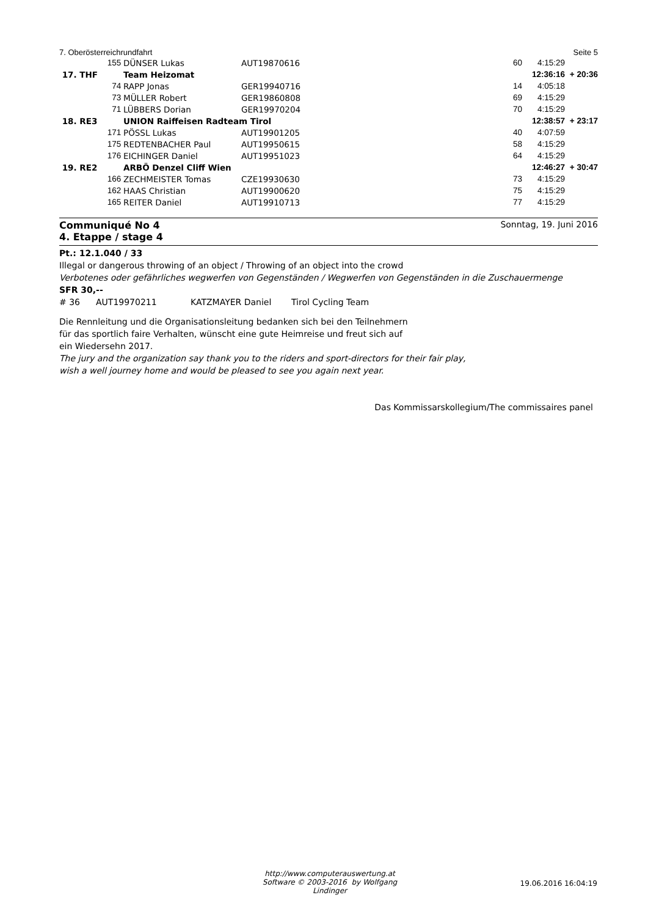7. Oberösterreichrundfahrt Seite 5
| | 155 | DÜNSER Lukas | AUT19870616 | 60 | 4:15:29 | |
| 17. THF | | Team Heizomat | | | 12:36:16 | + 20:36 |
| | 74 | RAPP Jonas | GER19940716 | 14 | 4:05:18 | |
| | 73 | MÜLLER Robert | GER19860808 | 69 | 4:15:29 | |
| | 71 | LÜBBERS Dorian | GER19970204 | 70 | 4:15:29 | |
| 18. RE3 | | UNION Raiffeisen Radteam Tirol | | | 12:38:57 | + 23:17 |
| | 171 | PÖSSL Lukas | AUT19901205 | 40 | 4:07:59 | |
| | 175 | REDTENBACHER Paul | AUT19950615 | 58 | 4:15:29 | |
| | 176 | EICHINGER Daniel | AUT19951023 | 64 | 4:15:29 | |
| 19. RE2 | | ARBÖ Denzel Cliff Wien | | | 12:46:27 | + 30:47 |
| | 166 | ZECHMEISTER Tomas | CZE19930630 | 73 | 4:15:29 | |
| | 162 | HAAS Christian | AUT19900620 | 75 | 4:15:29 | |
| | 165 | REITER Daniel | AUT19910713 | 77 | 4:15:29 | |
Communiqué No 4
4. Etappe / stage 4
Sonntag, 19. Juni 2016
Pt.: 12.1.040 / 33
Illegal or dangerous throwing of an object / Throwing of an object into the crowd
Verbotenes oder gefährliches wegwerfen von Gegenständen / Wegwerfen von Gegenständen in die Zuschauermenge
SFR 30,--
# 36 AUT19970211 KATZMAYER Daniel Tirol Cycling Team
Die Rennleitung und die Organisationsleitung bedanken sich bei den Teilnehmern
für das sportlich faire Verhalten, wünscht eine gute Heimreise und freut sich auf
ein Wiedersehn 2017.
The jury and the organization say thank you to the riders and sport-directors for their fair play,
wish a well journey home and would be pleased to see you again next year.
Das Kommissarskollegium/The commissaires panel
http://www.computerauswertung.at
Software © 2003-2016 by Wolfgang Lindinger
19.06.2016 16:04:19